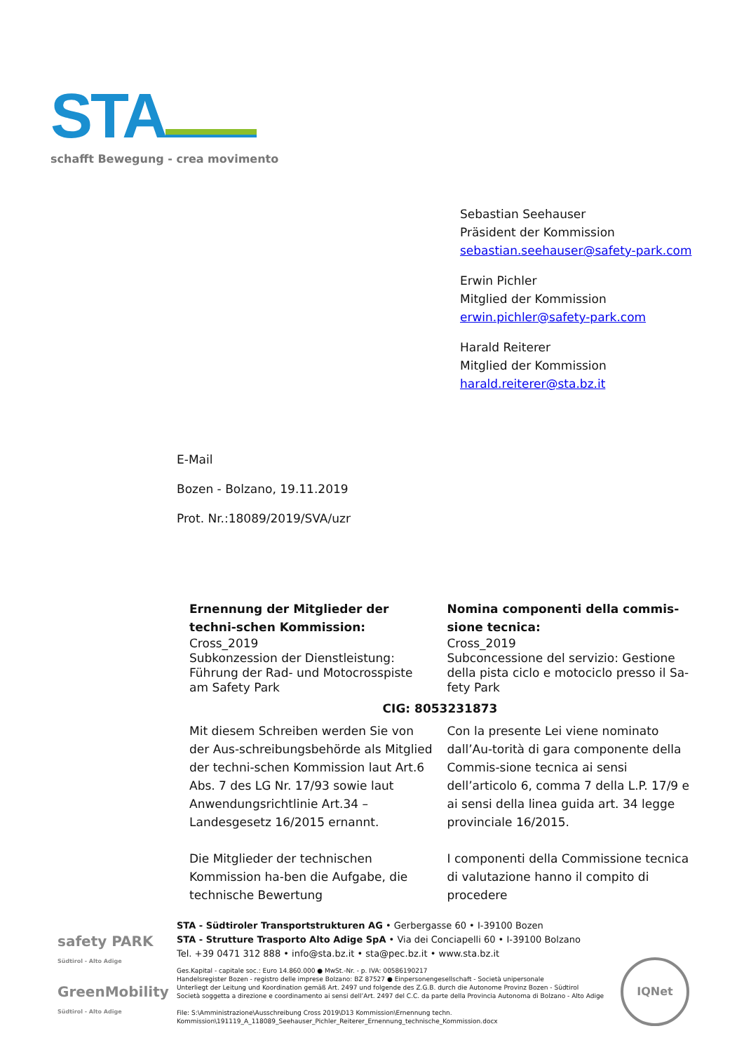STA
schafft Bewegung - crea movimento
Sebastian Seehauser
Präsident der Kommission
sebastian.seehauser@safety-park.com
Erwin Pichler
Mitglied der Kommission
erwin.pichler@safety-park.com
Harald Reiterer
Mitglied der Kommission
harald.reiterer@sta.bz.it
E-Mail
Bozen - Bolzano, 19.11.2019
Prot. Nr.:18089/2019/SVA/uzr
Ernennung der Mitglieder der techni-schen Kommission:
Cross_2019
Subkonzession der Dienstleistung: Führung der Rad- und Motocrosspiste am Safety Park
Nomina componenti della commis-sione tecnica:
Cross_2019
Subconcessione del servizio: Gestione della pista ciclo e motociclo presso il Sa-fety Park
CIG: 8053231873
Mit diesem Schreiben werden Sie von der Aus-schreibungsbehörde als Mitglied der techni-schen Kommission laut Art.6 Abs. 7 des LG Nr. 17/93 sowie laut Anwendungsrichtlinie Art.34 – Landesgesetz 16/2015 ernannt.
Die Mitglieder der technischen Kommission ha-ben die Aufgabe, die technische Bewertung
Con la presente Lei viene nominato dall’Au-torità di gara componente della Commis-sione tecnica ai sensi dell’articolo 6, comma 7 della L.P. 17/9 e ai sensi della linea guida art. 34 legge provinciale 16/2015.
I componenti della Commissione tecnica di valutazione hanno il compito di procedere
safety PARK
Südtirol - Alto Adige
GreenMobility
Südtirol - Alto Adige
STA - Südtiroler Transportstrukturen AG • Gerbergasse 60 • I-39100 Bozen
STA - Strutture Trasporto Alto Adige SpA • Via dei Conciapelli 60 • I-39100 Bolzano
Tel. +39 0471 312 888 • info@sta.bz.it • sta@pec.bz.it • www.sta.bz.it
Ges.Kapital - capitale soc.: Euro 14.860.000 ● MwSt.-Nr. - p. IVA: 00586190217
Handelsregister Bozen - registro delle imprese Bolzano: BZ 87527 ● Einpersonengesellschaft - Società unipersonale
Unterliegt der Leitung und Koordination gemäß Art. 2497 und folgende des Z.G.B. durch die Autonome Provinz Bozen - Südtirol
Società soggetta a direzione e coordinamento ai sensi dell’Art. 2497 del C.C. da parte della Provincia Autonoma di Bolzano - Alto Adige
File: S:\Amministrazione\Ausschreibung Cross 2019\D13 Kommission\Ernennung techn.
Kommission\191119_A_118089_Seehauser_Pichler_Reiterer_Ernennung_technische_Kommission.docx
IQNet